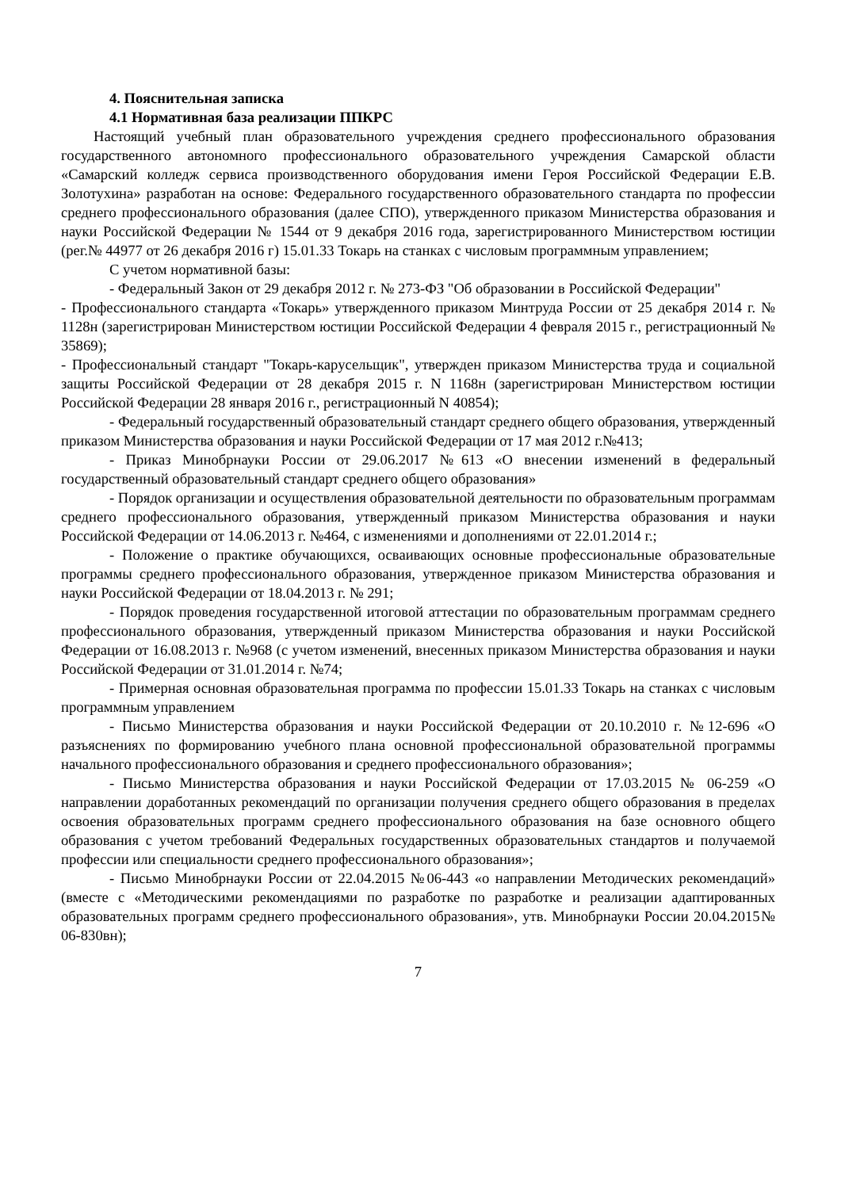4. Пояснительная записка
4.1 Нормативная база реализации ППКРС
Настоящий учебный план образовательного учреждения среднего профессионального образования государственного автономного профессионального образовательного учреждения Самарской области «Самарский колледж сервиса производственного оборудования имени Героя Российской Федерации Е.В. Золотухина» разработан на основе: Федерального государственного образовательного стандарта по профессии среднего профессионального образования (далее СПО), утвержденного приказом Министерства образования и науки Российской Федерации № 1544 от 9 декабря 2016 года, зарегистрированного Министерством юстиции (рег.№ 44977 от 26 декабря 2016 г) 15.01.33 Токарь на станках с числовым программным управлением;
С учетом нормативной базы:
- Федеральный Закон от 29 декабря 2012 г. № 273-ФЗ "Об образовании в Российской Федерации"
- Профессионального стандарта «Токарь» утвержденного приказом Минтруда России от 25 декабря 2014 г. № 1128н (зарегистрирован Министерством юстиции Российской Федерации 4 февраля 2015 г., регистрационный № 35869);
- Профессиональный стандарт "Токарь-карусельщик", утвержден приказом Министерства труда и социальной защиты Российской Федерации от 28 декабря 2015 г. N 1168н (зарегистрирован Министерством юстиции Российской Федерации 28 января 2016 г., регистрационный N 40854);
- Федеральный государственный образовательный стандарт среднего общего образования, утвержденный приказом Министерства образования и науки Российской Федерации от 17 мая 2012 г.№413;
- Приказ Минобрнауки России от 29.06.2017 №613 «О внесении изменений в федеральный государственный образовательный стандарт среднего общего образования»
- Порядок организации и осуществления образовательной деятельности по образовательным программам среднего профессионального образования, утвержденный приказом Министерства образования и науки Российской Федерации от 14.06.2013 г. №464, с изменениями и дополнениями от 22.01.2014 г.;
- Положение о практике обучающихся, осваивающих основные профессиональные образовательные программы среднего профессионального образования, утвержденное приказом Министерства образования и науки Российской Федерации от 18.04.2013 г. № 291;
- Порядок проведения государственной итоговой аттестации по образовательным программам среднего профессионального образования, утвержденный приказом Министерства образования и науки Российской Федерации от 16.08.2013 г. №968 (с учетом изменений, внесенных приказом Министерства образования и науки Российской Федерации от 31.01.2014 г. №74;
- Примерная основная образовательная программа по профессии 15.01.33 Токарь на станках с числовым программным управлением
- Письмо Министерства образования и науки Российской Федерации от 20.10.2010 г. №12-696 «О разъяснениях по формированию учебного плана основной профессиональной образовательной программы начального профессионального образования и среднего профессионального образования»;
- Письмо Министерства образования и науки Российской Федерации от 17.03.2015 № 06-259 «О направлении доработанных рекомендаций по организации получения среднего общего образования в пределах освоения образовательных программ среднего профессионального образования на базе основного общего образования с учетом требований Федеральных государственных образовательных стандартов и получаемой профессии или специальности среднего профессионального образования»;
- Письмо Минобрнауки России от 22.04.2015 №06-443 «о направлении Методических рекомендаций» (вместе с «Методическими рекомендациями по разработке по разработке и реализации адаптированных образовательных программ среднего профессионального образования», утв. Минобрнауки России 20.04.2015№ 06-830вн);
7